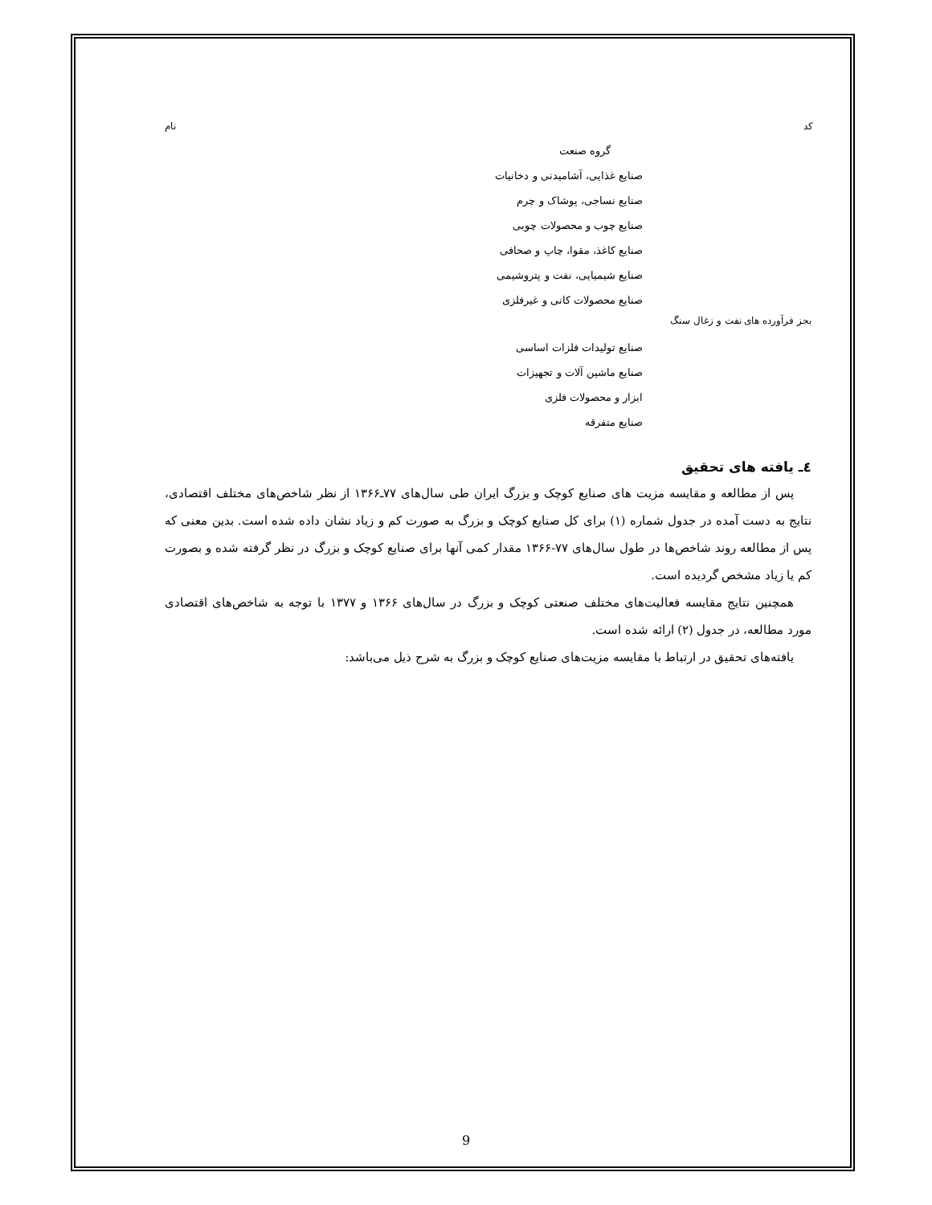کد نام
گروه صنعت
صنایع غذایی، آشامیدنی و دخانیات
صنایع نساجی، پوشاک و چرم
صنایع چوب و محصولات چوبی
صنایع کاغذ، مقوا، چاپ و صحافی
صنایع شیمیایی، نفت و پتروشیمی
صنایع محصولات کانی و غیرفلزی
بجز فرآورده های نفت و زغال سنگ
صنایع تولیدات فلزات اساسی
صنایع ماشین آلات و تجهیزات
ابزار و محصولات فلزی
صنایع متفرقه
٤ـ یافته های تحقیق
پس از مطالعه و مقایسه مزیت های صنایع کوچک و بزرگ ایران طی سال‌های ۷۷ـ۱۳۶۶ از نظر شاخص‌های مختلف اقتصادی، نتایج به دست آمده در جدول شماره (۱) برای کل صنایع کوچک و بزرگ به صورت کم و زیاد نشان داده شده است. بدین معنی که پس از مطالعه روند شاخص‌ها در طول سال‌های ۷۷-۱۳۶۶ مقدار کمی آنها برای صنایع کوچک و بزرگ در نظر گرفته شده و بصورت کم یا زیاد مشخص گردیده است.
همچنین نتایج مقایسه فعالیت‌های مختلف صنعتی کوچک و بزرگ در سال‌های ۱۳۶۶ و ۱۳۷۷ با توجه به شاخص‌های اقتصادی مورد مطالعه، در جدول (۲) ارائه شده است.
یافته‌های تحقیق در ارتباط با مقایسه مزیت‌های صنایع کوچک و بزرگ به شرح ذیل می‌باشد:
9